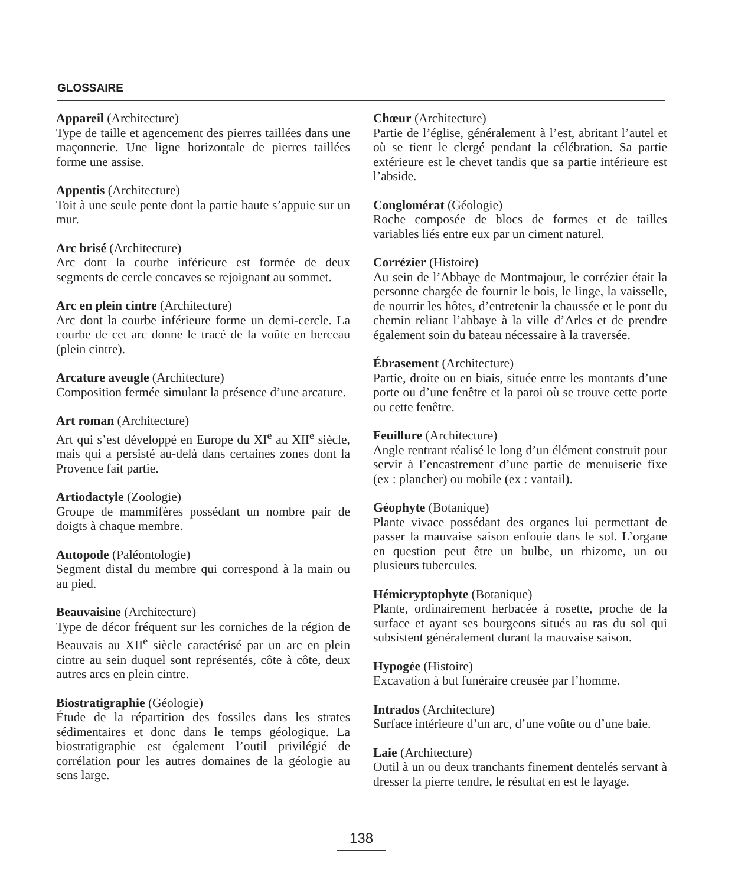GLOSSAIRE
Appareil (Architecture)
Type de taille et agencement des pierres taillées dans une maçonnerie. Une ligne horizontale de pierres taillées forme une assise.
Appentis (Architecture)
Toit à une seule pente dont la partie haute s’appuie sur un mur.
Arc brisé (Architecture)
Arc dont la courbe inférieure est formée de deux segments de cercle concaves se rejoignant au sommet.
Arc en plein cintre (Architecture)
Arc dont la courbe inférieure forme un demi-cercle. La courbe de cet arc donne le tracé de la voûte en berceau (plein cintre).
Arcature aveugle (Architecture)
Composition fermée simulant la présence d’une arcature.
Art roman (Architecture)
Art qui s’est développé en Europe du XI<sup>e</sup> au XII<sup>e</sup> siècle, mais qui a persisté au-delà dans certaines zones dont la Provence fait partie.
Artiodactyle (Zoologie)
Groupe de mammifères possédant un nombre pair de doigts à chaque membre.
Autopode (Paléontologie)
Segment distal du membre qui correspond à la main ou au pied.
Beauvaisine (Architecture)
Type de décor fréquent sur les corniches de la région de Beauvais au XII<sup>e</sup> siècle caractérisé par un arc en plein cintre au sein duquel sont représentés, côte à côte, deux autres arcs en plein cintre.
Biostratigraphie (Géologie)
Étude de la répartition des fossiles dans les strates sédimentaires et donc dans le temps géologique. La biostratigraphie est également l’outil privilégié de corrélation pour les autres domaines de la géologie au sens large.
Chœur (Architecture)
Partie de l’église, généralement à l’est, abritant l’autel et où se tient le clergé pendant la célébration. Sa partie extérieure est le chevet tandis que sa partie intérieure est l’abside.
Conglomérat (Géologie)
Roche composée de blocs de formes et de tailles variables liés entre eux par un ciment naturel.
Corrézier (Histoire)
Au sein de l’Abbaye de Montmajour, le corrézier était la personne chargée de fournir le bois, le linge, la vaisselle, de nourrir les hôtes, d’entretenir la chaussée et le pont du chemin reliant l’abbaye à la ville d’Arles et de prendre également soin du bateau nécessaire à la traversée.
Ébrasement (Architecture)
Partie, droite ou en biais, située entre les montants d’une porte ou d’une fenêtre et la paroi où se trouve cette porte ou cette fenêtre.
Feuillure (Architecture)
Angle rentrant réalisé le long d’un élément construit pour servir à l’encastrement d’une partie de menuiserie fixe (ex : plancher) ou mobile (ex : vantail).
Géophyte (Botanique)
Plante vivace possédant des organes lui permettant de passer la mauvaise saison enfouie dans le sol. L’organe en question peut être un bulbe, un rhizome, un ou plusieurs tubercules.
Hémicryptophyte (Botanique)
Plante, ordinairement herbacée à rosette, proche de la surface et ayant ses bourgeons situés au ras du sol qui subsistent généralement durant la mauvaise saison.
Hypogée (Histoire)
Excavation à but funéraire creusée par l’homme.
Intrados (Architecture)
Surface intérieure d’un arc, d’une voûte ou d’une baie.
Laie (Architecture)
Outil à un ou deux tranchants finement dentelés servant à dresser la pierre tendre, le résultat en est le layage.
138